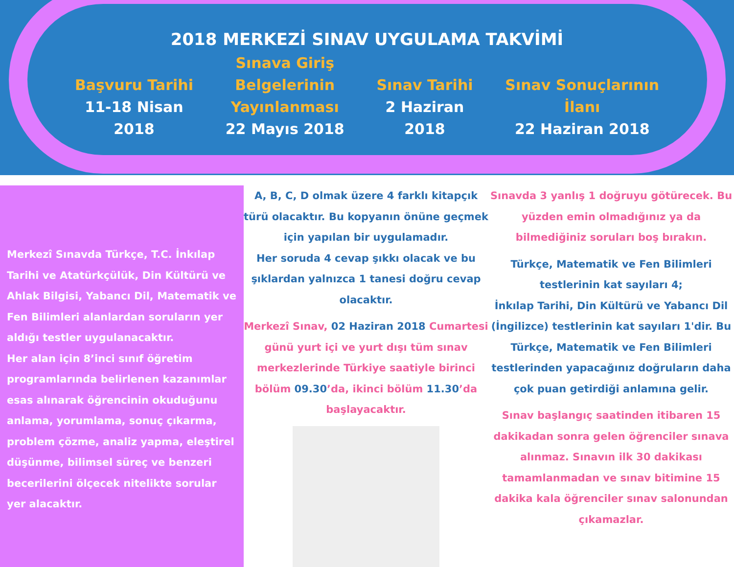2018 MERKEZİ SINAV UYGULAMA TAKVİMİ
Başvuru Tarihi
11-18 Nisan
2018
Sınava Giriş
Belgelerinin
Yayınlanması
22 Mayıs 2018
Sınav Tarihi
2 Haziran
2018
Sınav Sonuçlarının
İlanı
22 Haziran 2018
Merkezî Sınavda Türkçe, T.C. İnkılap Tarihi ve Atatürkçülük, Din Kültürü ve Ahlak Bilgisi, Yabancı Dil, Matematik ve Fen Bilimleri alanlardan soruların yer aldığı testler uygulanacaktır.
Her alan için 8’inci sınıf öğretim programlarında belirlenen kazanımlar esas alınarak öğrencinin okuduğunu anlama, yorumlama, sonuç çıkarma, problem çözme, analiz yapma, eleştirel düşünme, bilimsel süreç ve benzeri becerilerini ölçecek nitelikte sorular yer alacaktır.
A, B, C, D olmak üzere 4 farklı kitapçık türü olacaktır. Bu kopyanın önüne geçmek için yapılan bir uygulamadır.
Her soruda 4 cevap şıkkı olacak ve bu şıklardan yalnızca 1 tanesi doğru cevap olacaktır.
Merkezî Sınav, 02 Haziran 2018 Cumartesi günü yurt içi ve yurt dışı tüm sınav merkezlerinde Türkiye saatiyle birinci bölüm 09.30’da, ikinci bölüm 11.30’da başlayacaktır.
Sınavda 3 yanlış 1 doğruyu götürecek. Bu yüzden emin olmadığınız ya da bilmediğiniz soruları boş bırakın.
Türkçe, Matematik ve Fen Bilimleri testlerinin kat sayıları 4;
İnkılap Tarihi, Din Kültürü ve Yabancı Dil (İngilizce) testlerinin kat sayıları 1'dir. Bu Türkçe, Matematik ve Fen Bilimleri testlerinden yapacağınız doğruların daha çok puan getirdiği anlamına gelir.
Sınav başlangıç saatinden itibaren 15 dakikadan sonra gelen öğrenciler sınava alınmaz. Sınavın ilk 30 dakikası tamamlanmadan ve sınav bitimine 15 dakika kala öğrenciler sınav salonundan çıkamazlar.